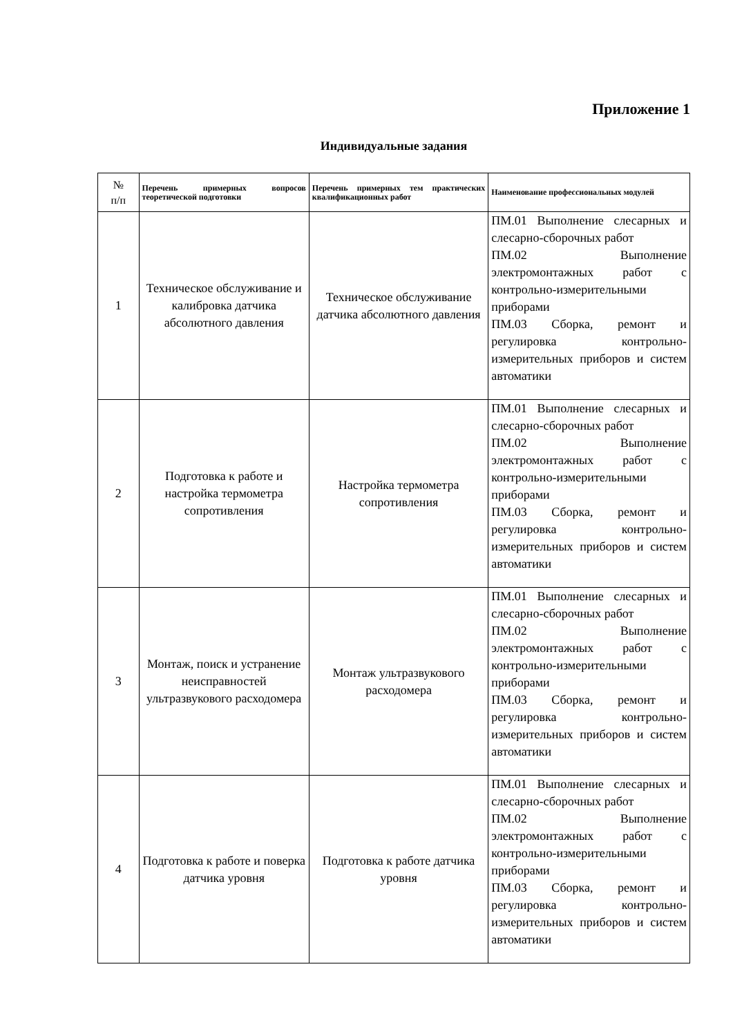Приложение 1
Индивидуальные задания
| № п/п | Перечень примерных вопросов теоретической подготовки | Перечень примерных тем практических квалификационных работ | Наименование профессиональных модулей |
| --- | --- | --- | --- |
| 1 | Техническое обслуживание и калибровка датчика абсолютного давления | Техническое обслуживание датчика абсолютного давления | ПМ.01 Выполнение слесарных и слесарно-сборочных работ ПМ.02 Выполнение электромонтажных работ с контрольно-измерительными приборами ПМ.03 Сборка, ремонт и регулировка контрольно-измерительных приборов и систем автоматики |
| 2 | Подготовка к работе и настройка термометра сопротивления | Настройка термометра сопротивления | ПМ.01 Выполнение слесарных и слесарно-сборочных работ ПМ.02 Выполнение электромонтажных работ с контрольно-измерительными приборами ПМ.03 Сборка, ремонт и регулировка контрольно-измерительных приборов и систем автоматики |
| 3 | Монтаж, поиск и устранение неисправностей ультразвукового расходомера | Монтаж ультразвукового расходомера | ПМ.01 Выполнение слесарных и слесарно-сборочных работ ПМ.02 Выполнение электромонтажных работ с контрольно-измерительными приборами ПМ.03 Сборка, ремонт и регулировка контрольно-измерительных приборов и систем автоматики |
| 4 | Подготовка к работе и поверка датчика уровня | Подготовка к работе датчика уровня | ПМ.01 Выполнение слесарных и слесарно-сборочных работ ПМ.02 Выполнение электромонтажных работ с контрольно-измерительными приборами ПМ.03 Сборка, ремонт и регулировка контрольно-измерительных приборов и систем автоматики |